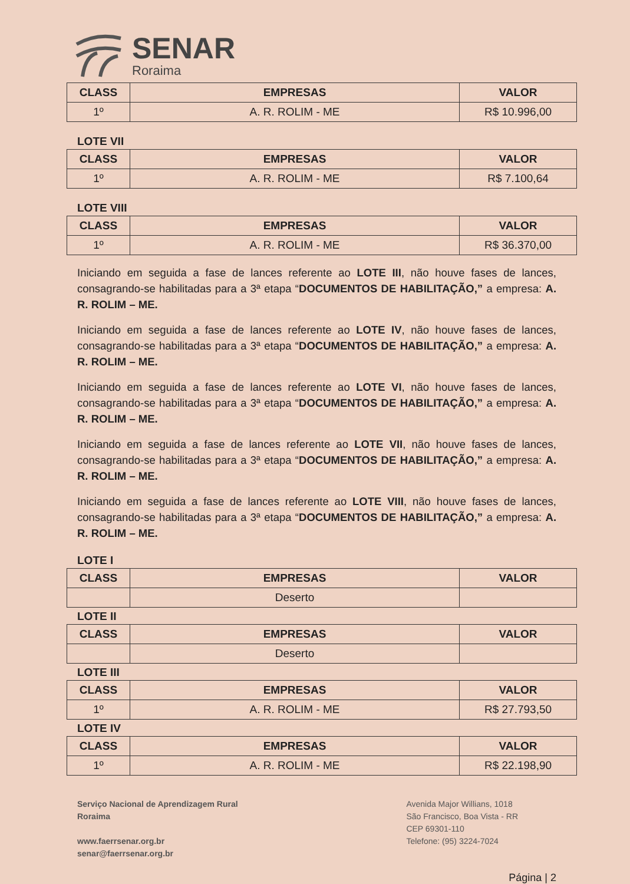SENAR
Roraima
| CLASS | EMPRESAS | VALOR |
| --- | --- | --- |
| 1º | A. R. ROLIM - ME | R$ 10.996,00 |
LOTE VII
| CLASS | EMPRESAS | VALOR |
| --- | --- | --- |
| 1º | A. R. ROLIM - ME | R$ 7.100,64 |
LOTE VIII
| CLASS | EMPRESAS | VALOR |
| --- | --- | --- |
| 1º | A. R. ROLIM - ME | R$ 36.370,00 |
Iniciando em seguida a fase de lances referente ao LOTE III, não houve fases de lances, consagrando-se habilitadas para a 3ª etapa “DOCUMENTOS DE HABILITAÇÃO,” a empresa: A. R. ROLIM – ME.
Iniciando em seguida a fase de lances referente ao LOTE IV, não houve fases de lances, consagrando-se habilitadas para a 3ª etapa “DOCUMENTOS DE HABILITAÇÃO,” a empresa: A. R. ROLIM – ME.
Iniciando em seguida a fase de lances referente ao LOTE VI, não houve fases de lances, consagrando-se habilitadas para a 3ª etapa “DOCUMENTOS DE HABILITAÇÃO,” a empresa: A. R. ROLIM – ME.
Iniciando em seguida a fase de lances referente ao LOTE VII, não houve fases de lances, consagrando-se habilitadas para a 3ª etapa “DOCUMENTOS DE HABILITAÇÃO,” a empresa: A. R. ROLIM – ME.
Iniciando em seguida a fase de lances referente ao LOTE VIII, não houve fases de lances, consagrando-se habilitadas para a 3ª etapa “DOCUMENTOS DE HABILITAÇÃO,” a empresa: A. R. ROLIM – ME.
LOTE I
| CLASS | EMPRESAS | VALOR |
| --- | --- | --- |
| | Deserto | |
LOTE II
| CLASS | EMPRESAS | VALOR |
| --- | --- | --- |
| | Deserto | |
LOTE III
| CLASS | EMPRESAS | VALOR |
| --- | --- | --- |
| 1º | A. R. ROLIM - ME | R$ 27.793,50 |
LOTE IV
| CLASS | EMPRESAS | VALOR |
| --- | --- | --- |
| 1º | A. R. ROLIM - ME | R$ 22.198,90 |
Serviço Nacional de Aprendizagem Rural
Roraima
www.faerrsenar.org.br
senar@faerrsenar.org.br
Avenida Major Willians, 1018
São Francisco, Boa Vista - RR
CEP 69301-110
Telefone: (95) 3224-7024
Página | 2